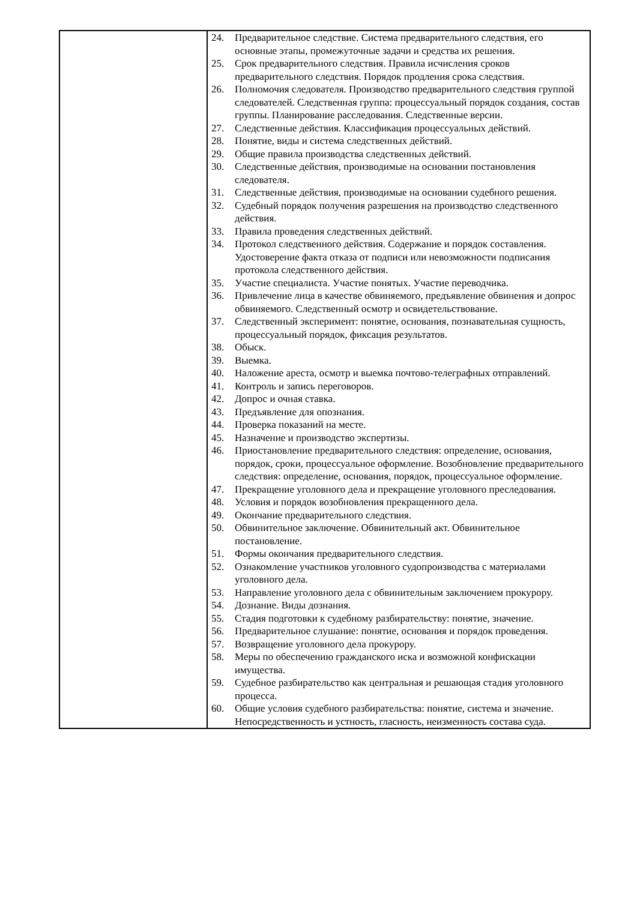| | 24. Предварительное следствие. Система предварительного следствия, его основные этапы, промежуточные задачи и средства их решения. 25. Срок предварительного следствия. Правила исчисления сроков предварительного следствия. Порядок продления срока следствия. 26. Полномочия следователя. Производство предварительного следствия группой следователей. Следственная группа: процессуальный порядок создания, состав группы. Планирование расследования. Следственные версии. 27. Следственные действия. Классификация процессуальных действий. 28. Понятие, виды и система следственных действий. 29. Общие правила производства следственных действий. 30. Следственные действия, производимые на основании постановления следователя. 31. Следственные действия, производимые на основании судебного решения. 32. Судебный порядок получения разрешения на производство следственного действия. 33. Правила проведения следственных действий. 34. Протокол следственного действия. Содержание и порядок составления. Удостоверение факта отказа от подписи или невозможности подписания протокола следственного действия. 35. Участие специалиста. Участие понятых. Участие переводчика. 36. Привлечение лица в качестве обвиняемого, предъявление обвинения и допрос обвиняемого. Следственный осмотр и освидетельствование. 37. Следственный эксперимент: понятие, основания, познавательная сущность, процессуальный порядок, фиксация результатов. 38. Обыск. 39. Выемка. 40. Наложение ареста, осмотр и выемка почтово-телеграфных отправлений. 41. Контроль и запись переговоров. 42. Допрос и очная ставка. 43. Предъявление для опознания. 44. Проверка показаний на месте. 45. Назначение и производство экспертизы. 46. Приостановление предварительного следствия: определение, основания, порядок, сроки, процессуальное оформление. Возобновление предварительного следствия: определение, основания, порядок, процессуальное оформление. 47. Прекращение уголовного дела и прекращение уголовного преследования. 48. Условия и порядок возобновления прекращенного дела. 49. Окончание предварительного следствия. 50. Обвинительное заключение. Обвинительный акт. Обвинительное постановление. 51. Формы окончания предварительного следствия. 52. Ознакомление участников уголовного судопроизводства с материалами уголовного дела. 53. Направление уголовного дела с обвинительным заключением прокурору. 54. Дознание. Виды дознания. 55. Стадия подготовки к судебному разбирательству: понятие, значение. 56. Предварительное слушание: понятие, основания и порядок проведения. 57. Возвращение уголовного дела прокурору. 58. Меры по обеспечению гражданского иска и возможной конфискации имущества. 59. Судебное разбирательство как центральная и решающая стадия уголовного процесса. 60. Общие условия судебного разбирательства: понятие, система и значение. Непосредственность и устность, гласность, неизменность состава суда. |